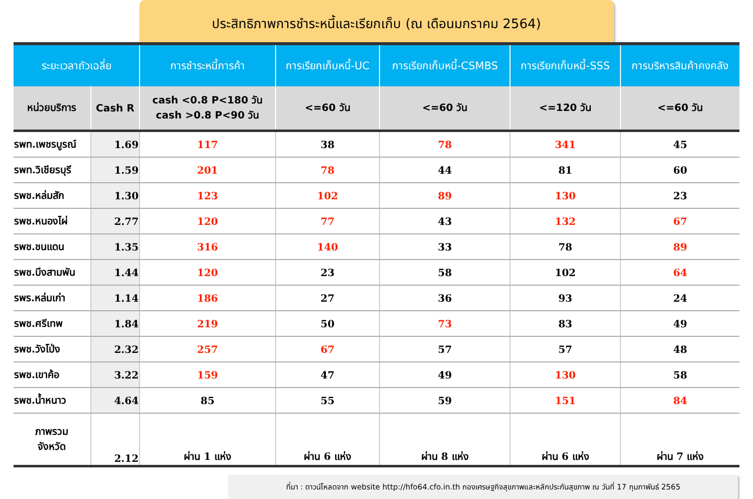ประสิทธิภาพการชำระหนี้และเรียกเก็บ (ณ เดือนมกราคม 2564)
| ระยะเวลาถัวเฉลี่ย | | การชำระหนี้การค้า | การเรียกเก็บหนี้-UC | การเรียกเก็บหนี้-CSMBS | การเรียกเก็บหนี้-SSS | การบริหารสินค้าคงคลัง |
| --- | --- | --- | --- | --- | --- | --- |
| หน่วยบริการ | Cash R | cash <0.8 P<180 วัน cash >0.8 P<90 วัน | <=60 วัน | <=60 วัน | <=120 วัน | <=60 วัน |
| รพท.เพชรบูรณ์ | 1.69 | 117 | 38 | 78 | 341 | 45 |
| รพท.วิเชียรบุรี | 1.59 | 201 | 78 | 44 | 81 | 60 |
| รพช.หล่มสัก | 1.30 | 123 | 102 | 89 | 130 | 23 |
| รพช.หนองไผ่ | 2.77 | 120 | 77 | 43 | 132 | 67 |
| รพช.ชนแดน | 1.35 | 316 | 140 | 33 | 78 | 89 |
| รพช.บึงสามพัน | 1.44 | 120 | 23 | 58 | 102 | 64 |
| รพร.หล่มเก่า | 1.14 | 186 | 27 | 36 | 93 | 24 |
| รพช.ศรีเทพ | 1.84 | 219 | 50 | 73 | 83 | 49 |
| รพช.วังโป่ง | 2.32 | 257 | 67 | 57 | 57 | 48 |
| รพช.เขาค้อ | 3.22 | 159 | 47 | 49 | 130 | 58 |
| รพช.น้ำหนาว | 4.64 | 85 | 55 | 59 | 151 | 84 |
| ภาพรวม จังหวัด | 2.12 | ผ่าน 1 แห่ง | ผ่าน 6 แห่ง | ผ่าน 8 แห่ง | ผ่าน 6 แห่ง | ผ่าน 7 แห่ง |
ที่มา : ดาวน์โหลดจาก website http://hfo64.cfo.in.th กองเศรษฐกิจสุขภาพและหลักประกันสุขภาพ ณ วันที่ 17 กุมภาพันธ์ 2565